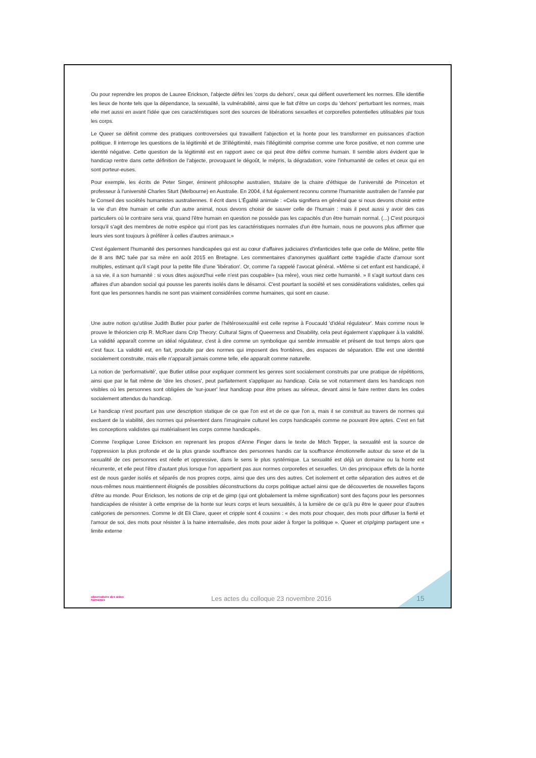Ou pour reprendre les propos de Lauree Erickson, l'abjecte défini les 'corps du dehors', ceux qui défient ouvertement les normes. Elle identifie les lieux de honte tels que la dépendance, la sexualité, la vulnérabilité, ainsi que le fait d'être un corps du 'dehors' perturbant les normes, mais elle met aussi en avant l'idée que ces caractéristiques sont des sources de libérations sexuelles et corporelles potentielles utilisables par tous les corps.
Le Queer se définit comme des pratiques controversées qui travaillent l'abjection et la honte pour les transformer en puissances d'action politique. Il interroge les questions de la légitimité et de 3l'illégitimité, mais l'illégitimité comprise comme une force positive, et non comme une identité négative. Cette question de la légitimité est en rapport avec ce qui peut être défini comme humain. Il semble alors évident que le handicap rentre dans cette définition de l'abjecte, provoquant le dégoût, le mépris, la dégradation, voire l'inhumanité de celles et ceux qui en sont porteur-euses.
Pour exemple, les écrits de Peter Singer, éminent philosophe australien, titulaire de la chaire d'éthique de l'université de Princeton et professeur à l'université Charles Sturt (Melbourne) en Australie. En 2004, il fut également reconnu comme l'humaniste australien de l'année par le Conseil des sociétés humanistes australiennes. Il écrit dans L'Égalité animale : «Cela signifiera en général que si nous devons choisir entre la vie d'un être humain et celle d'un autre animal, nous devons choisir de sauver celle de l'humain : mais il peut aussi y avoir des cas particuliers où le contraire sera vrai, quand l'être humain en question ne possède pas les capacités d'un être humain normal. (...) C'est pourquoi lorsqu'il s'agit des membres de notre espèce qui n'ont pas les caractéristiques normales d'un être humain, nous ne pouvons plus affirmer que leurs vies sont toujours à préférer à celles d'autres animaux.»
C'est également l'humanité des personnes handicapées qui est au cœur d'affaires judiciaires d'infanticides telle que celle de Méline, petite fille de 8 ans IMC tuée par sa mère en août 2015 en Bretagne. Les commentaires d'anonymes qualifiant cette tragédie d'acte d'amour sont multiples, estimant qu'il s'agit pour la petite fille d'une 'libération'. Or, comme l'a rappelé l'avocat général. «Même si cet enfant est handicapé, il a sa vie, il a son humanité : si vous dites aujourd'hui «elle n'est pas coupable» (sa mère), vous niez cette humanité. » Il s'agit surtout dans ces affaires d'un abandon social qui pousse les parents isolés dans le désarroi. C'est pourtant la société et ses considérations validistes, celles qui font que les personnes handis ne sont pas vraiment considérées comme humaines, qui sont en cause.
Une autre notion qu'utilise Judith Butler pour parler de l'hétérosexualité est celle reprise à Foucauld 'd'idéal régulateur'. Mais comme nous le prouve le théoricien crip R. McRuer dans Crip Theory: Cultural Signs of Queerness and Disability, cela peut également s'appliquer à la validité. La validité apparaît comme un idéal régulateur, c'est à dire comme un symbolique qui semble immuable et présent de tout temps alors que c'est faux. La validité est, en fait, produite par des normes qui imposent des frontières, des espaces de séparation. Elle est une identité socialement construite, mais elle n'apparaît jamais comme telle, elle apparaît comme naturelle.
La notion de 'performativité', que Butler utilise pour expliquer comment les genres sont socialement construits par une pratique de répétitions, ainsi que par le fait même de 'dire les choses', peut parfaitement s'appliquer au handicap. Cela se voit notamment dans les handicaps non visibles où les personnes sont obligées de 'sur-jouer' leur handicap pour être prises au sérieux, devant ainsi le faire rentrer dans les codes socialement attendus du handicap.
Le handicap n'est pourtant pas une description statique de ce que l'on est et de ce que l'on a, mais il se construit au travers de normes qui excluent de la viabilité, des normes qui présentent dans l'imaginaire culturel les corps handicapés comme ne pouvant être aptes. C'est en fait les conceptions validistes qui matérialisent les corps comme handicapés.
Comme l'explique Loree Erickson en reprenant les propos d'Anne Finger dans le texte de Mitch Tepper, la sexualité est la source de l'oppression la plus profonde et de la plus grande souffrance des personnes handis car la souffrance émotionnelle autour du sexe et de la sexualité de ces personnes est réelle et oppressive, dans le sens le plus systémique. La sexualité est déjà un domaine ou la honte est récurrente, et elle peut l'être d'autant plus lorsque l'on appartient pas aux normes corporelles et sexuelles. Un des principaux effets de la honte est de nous garder isolés et séparés de nos propres corps, ainsi que des uns des autres. Cet isolement et cette séparation des autres et de nous-mêmes nous maintiennent éloignés de possibles déconstructions du corps politique actuel ainsi que de découvertes de nouvelles façons d'être au monde. Pour Erickson, les notions de crip et de gimp (qui ont globalement la même signification) sont des façons pour les personnes handicapées de résister à cette emprise de la honte sur leurs corps et leurs sexualités, à la lumière de ce qu'à pu être le queer pour d'autres catégories de personnes. Comme le dit Eli Clare, queer et cripple sont 4 cousins : « des mots pour choquer, des mots pour diffuser la fierté et l'amour de soi, des mots pour résister à la haine internalisée, des mots pour aider à forger la politique ». Queer et crip/gimp partagent une « limite externe
observatoire des aides humaines
Les actes du colloque 23 novembre 2016
15